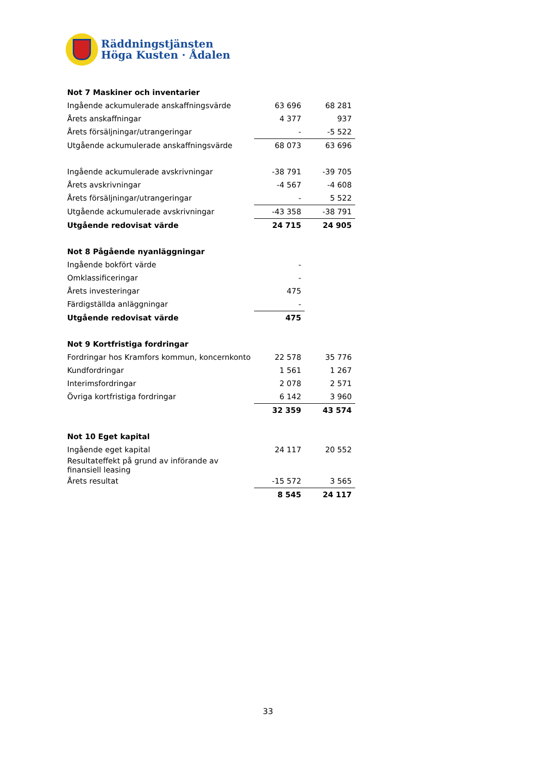Räddningstjänsten
Höga Kusten · Ådalen
| Not 7 Maskiner och inventarier | | |
| Ingående ackumulerade anskaffningsvärde | 63 696 | 68 281 |
| Årets anskaffningar | 4 377 | 937 |
| Årets försäljningar/utrangeringar | - | -5 522 |
| Utgående ackumulerade anskaffningsvärde | 68 073 | 63 696 |
| Ingående ackumulerade avskrivningar | -38 791 | -39 705 |
| Årets avskrivningar | -4 567 | -4 608 |
| Årets försäljningar/utrangeringar | - | 5 522 |
| Utgående ackumulerade avskrivningar | -43 358 | -38 791 |
| Utgående redovisat värde | 24 715 | 24 905 |
| Not 8 Pågående nyanläggningar | | |
| Ingående bokfört värde | - | |
| Omklassificeringar | - | |
| Årets investeringar | 475 | |
| Färdigställda anläggningar | - | |
| Utgående redovisat värde | 475 | |
| Not 9 Kortfristiga fordringar | | |
| Fordringar hos Kramfors kommun, koncernkonto | 22 578 | 35 776 |
| Kundfordringar | 1 561 | 1 267 |
| Interimsfordringar | 2 078 | 2 571 |
| Övriga kortfristiga fordringar | 6 142 | 3 960 |
| | 32 359 | 43 574 |
| Not 10 Eget kapital | | |
| Ingående eget kapital | 24 117 | 20 552 |
| Resultateffekt på grund av införande av finansiell leasing | | |
| Årets resultat | -15 572 | 3 565 |
| | 8 545 | 24 117 |
33